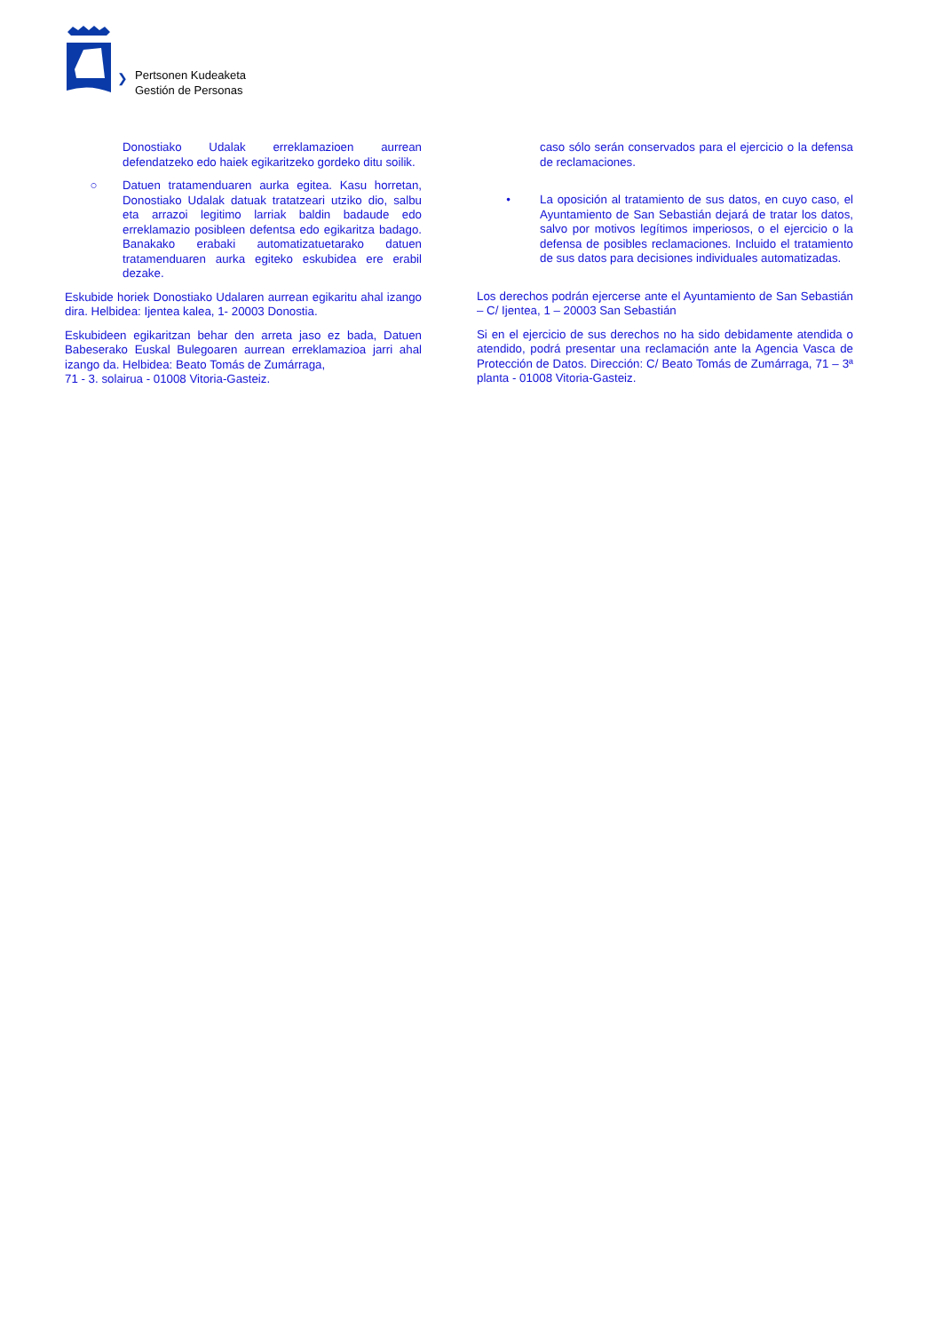❯
Pertsonen Kudeaketa
Gestión de Personas
Donostiako Udalak erreklamazioen aurrean defendatzeko edo haiek egikaritzeko gordeko ditu soilik.
○ Datuen tratamenduaren aurka egitea. Kasu horretan, Donostiako Udalak datuak tratatzeari utziko dio, salbu eta arrazoi legitimo larriak baldin badaude edo erreklamazio posibleen defentsa edo egikaritza badago. Banakako erabaki automatizatuetarako datuen tratamenduaren aurka egiteko eskubidea ere erabil dezake.
Eskubide horiek Donostiako Udalaren aurrean egikaritu ahal izango dira. Helbidea: Ijentea kalea, 1- 20003 Donostia.
Eskubideen egikaritzan behar den arreta jaso ez bada, Datuen Babeserako Euskal Bulegoaren aurrean erreklamazioa jarri ahal izango da. Helbidea: Beato Tomás de Zumárraga,
71 - 3. solairua - 01008 Vitoria-Gasteiz.
caso sólo serán conservados para el ejercicio o la defensa de reclamaciones.
• La oposición al tratamiento de sus datos, en cuyo caso, el Ayuntamiento de San Sebastián dejará de tratar los datos, salvo por motivos legítimos imperiosos, o el ejercicio o la defensa de posibles reclamaciones. Incluido el tratamiento de sus datos para decisiones individuales automatizadas.
Los derechos podrán ejercerse ante el Ayuntamiento de San Sebastián – C/ Ijentea, 1 – 20003 San Sebastián
Si en el ejercicio de sus derechos no ha sido debidamente atendida o atendido, podrá presentar una reclamación ante la Agencia Vasca de Protección de Datos. Dirección: C/ Beato Tomás de Zumárraga, 71 – 3ª planta - 01008 Vitoria-Gasteiz.